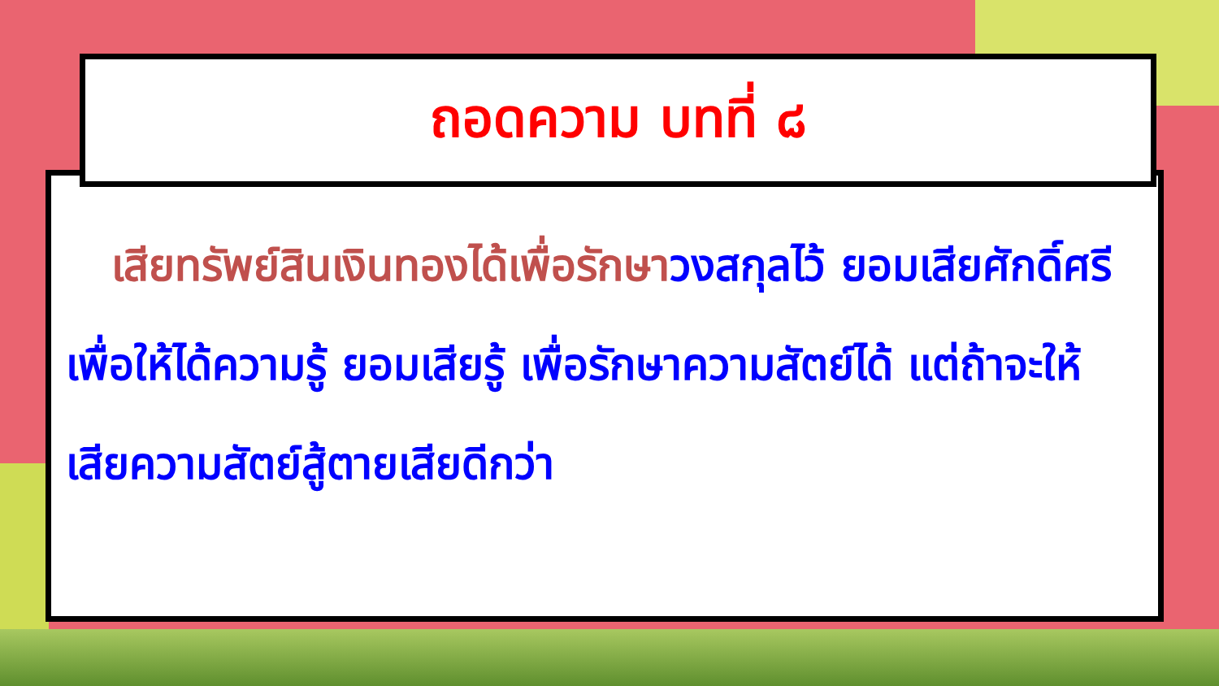ถอดความ บทที่ ๘
เสียทรัพย์สินเงินทองได้เพื่อรักษาวงสกุลไว้ ยอมเสียศักดิ์ศรีเพื่อให้ได้ความรู้ ยอมเสียรู้ เพื่อรักษาความสัตย์ได้ แต่ถ้าจะให้เสียความสัตย์สู้ตายเสียดีกว่า